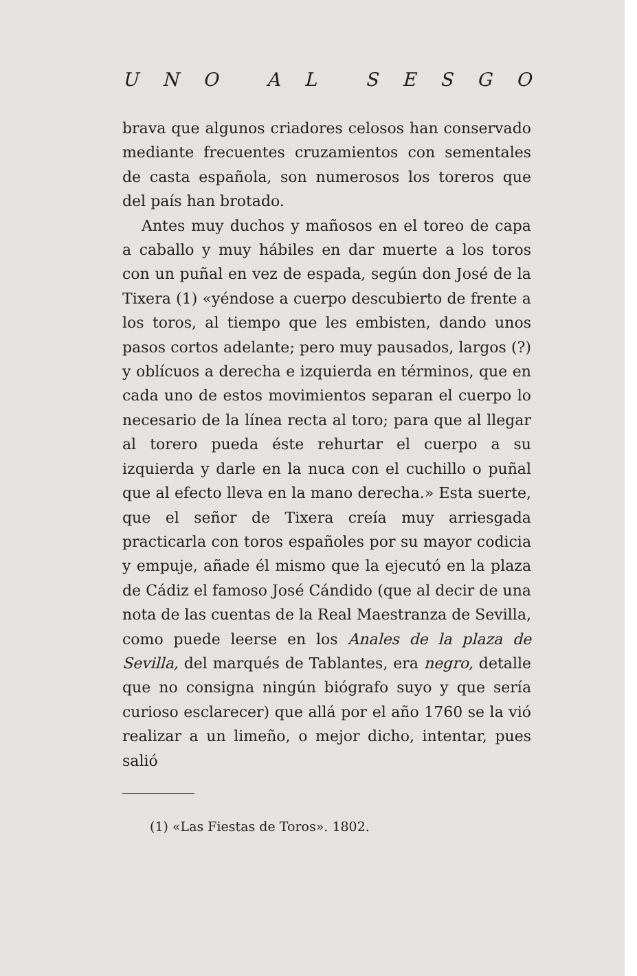UNO AL SESGO
brava que algunos criadores celosos han conservado mediante frecuentes cruzamientos con sementales de casta española, son numerosos los toreros que del país han brotado.
Antes muy duchos y mañosos en el toreo de capa a caballo y muy hábiles en dar muerte a los toros con un puñal en vez de espada, según don José de la Tixera (1) «yéndose a cuerpo descubierto de frente a los toros, al tiempo que les embisten, dando unos pasos cortos adelante; pero muy pausados, largos (?) y oblícuos a derecha e izquierda en términos, que en cada uno de estos movimientos separan el cuerpo lo necesario de la línea recta al toro; para que al llegar al torero pueda éste rehurtar el cuerpo a su izquierda y darle en la nuca con el cuchillo o puñal que al efecto lleva en la mano derecha.» Esta suerte, que el señor de Tixera creía muy arriesgada practicarla con toros españoles por su mayor codicia y empuje, añade él mismo que la ejecutó en la plaza de Cádiz el famoso José Cándido (que al decir de una nota de las cuentas de la Real Maestranza de Sevilla, como puede leerse en los Anales de la plaza de Sevilla, del marqués de Tablantes, era negro, detalle que no consigna ningún biógrafo suyo y que sería curioso esclarecer) que allá por el año 1760 se la vió realizar a un limeño, o mejor dicho, intentar, pues salió
(1) «Las Fiestas de Toros». 1802.